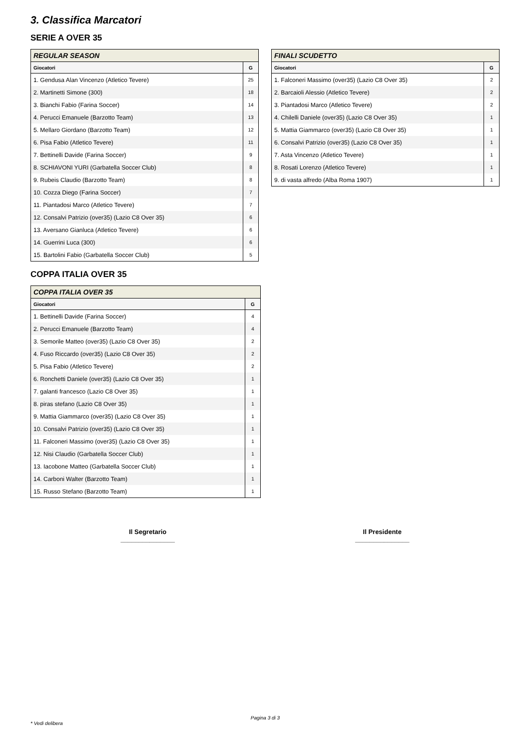3. Classifica Marcatori
SERIE A OVER 35
| REGULAR SEASON | |
| --- | --- |
| Giocatori | G |
| 1. Gendusa Alan Vincenzo (Atletico Tevere) | 25 |
| 2. Martinetti Simone (300) | 18 |
| 3. Bianchi Fabio (Farina Soccer) | 14 |
| 4. Perucci Emanuele (Barzotto Team) | 13 |
| 5. Mellaro Giordano (Barzotto Team) | 12 |
| 6. Pisa Fabio (Atletico Tevere) | 11 |
| 7. Bettinelli Davide (Farina Soccer) | 9 |
| 8. SCHIAVONI YURI (Garbatella Soccer Club) | 8 |
| 9. Rubeis Claudio (Barzotto Team) | 8 |
| 10. Cozza Diego (Farina Soccer) | 7 |
| 11. Piantadosi Marco (Atletico Tevere) | 7 |
| 12. Consalvi Patrizio (over35) (Lazio C8 Over 35) | 6 |
| 13. Aversano Gianluca (Atletico Tevere) | 6 |
| 14. Guerrini Luca (300) | 6 |
| 15. Bartolini Fabio (Garbatella Soccer Club) | 5 |
| FINALI SCUDETTO | |
| --- | --- |
| Giocatori | G |
| 1. Falconeri Massimo (over35) (Lazio C8 Over 35) | 2 |
| 2. Barcaioli Alessio (Atletico Tevere) | 2 |
| 3. Piantadosi Marco (Atletico Tevere) | 2 |
| 4. Chilelli Daniele (over35) (Lazio C8 Over 35) | 1 |
| 5. Mattia Giammarco (over35) (Lazio C8 Over 35) | 1 |
| 6. Consalvi Patrizio (over35) (Lazio C8 Over 35) | 1 |
| 7. Asta Vincenzo (Atletico Tevere) | 1 |
| 8. Rosati Lorenzo (Atletico Tevere) | 1 |
| 9. di vasta alfredo (Alba Roma 1907) | 1 |
COPPA ITALIA OVER 35
| COPPA ITALIA OVER 35 | |
| --- | --- |
| Giocatori | G |
| 1. Bettinelli Davide (Farina Soccer) | 4 |
| 2. Perucci Emanuele (Barzotto Team) | 4 |
| 3. Semorile Matteo (over35) (Lazio C8 Over 35) | 2 |
| 4. Fuso Riccardo (over35) (Lazio C8 Over 35) | 2 |
| 5. Pisa Fabio (Atletico Tevere) | 2 |
| 6. Ronchetti Daniele (over35) (Lazio C8 Over 35) | 1 |
| 7. galanti francesco (Lazio C8 Over 35) | 1 |
| 8. piras stefano (Lazio C8 Over 35) | 1 |
| 9. Mattia Giammarco (over35) (Lazio C8 Over 35) | 1 |
| 10. Consalvi Patrizio (over35) (Lazio C8 Over 35) | 1 |
| 11. Falconeri Massimo (over35) (Lazio C8 Over 35) | 1 |
| 12. Nisi Claudio (Garbatella Soccer Club) | 1 |
| 13. Iacobone Matteo (Garbatella Soccer Club) | 1 |
| 14. Carboni Walter (Barzotto Team) | 1 |
| 15. Russo Stefano (Barzotto Team) | 1 |
Il Segretario
_______________
Il Presidente
_______________
Pagina 3 di 3
* Vedi delibera